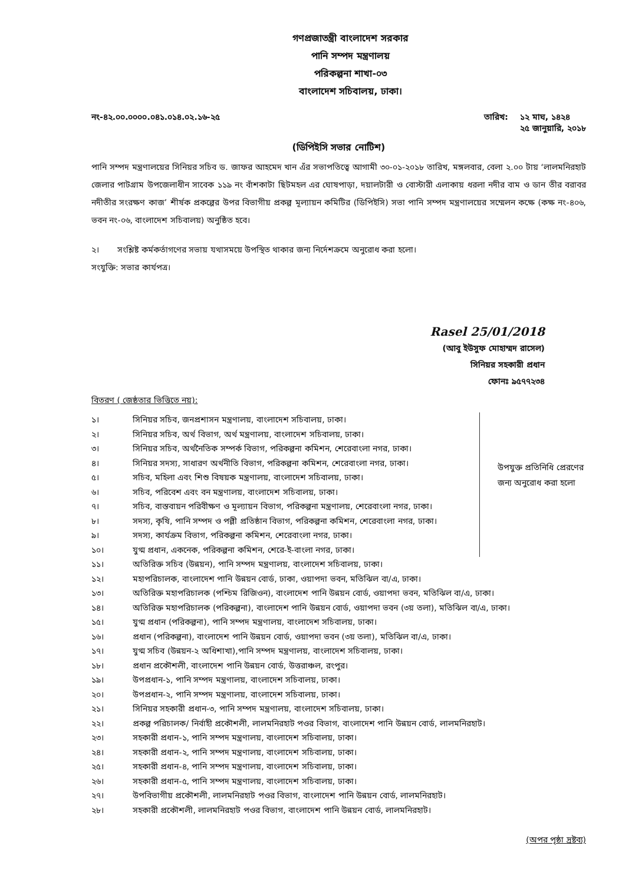গণপ্রজাতন্ত্রী বাংলাদেশ সরকার
পানি সম্পদ মন্ত্রণালয়
পরিকল্পনা শাখা-০৩
বাংলাদেশ সচিবালয়, ঢাকা।
নং-৪২.০০.০০০০.০৪১.০১৪.০২.১৬-২৫ তারিখ: ১২ মাঘ, ১৪২৪
২৫ জানুয়ারি, ২০১৮
(ডিপিইসি সভার নোটিশ)
পানি সম্পদ মন্ত্রণালয়ের সিনিয়র সচিব ড. জাফর আহমেদ খান এঁর সভাপতিত্বে আগামী ৩০-০১-২০১৮ তারিখ, মঙ্গলবার, বেলা ২.০০ টায় ‘লালমনিরহাট জেলার পাটগ্রাম উপজেলাধীন সাবেক ১১৯ নং বাঁশকাটা ছিটমহল এর ঘোষপাড়া, দয়ালটারী ও বোস্টারী এলাকায় ধরলা নদীর বাম ও ডান তীর বরাবর নদীতীর সংরক্ষণ কাজ’ শীর্ষক প্রকল্পের উপর বিভাগীয় প্রকল্প মূল্যায়ন কমিটির (ডিপিইসি) সভা পানি সম্পদ মন্ত্রণালয়ের সম্মেলন কক্ষে (কক্ষ নং-৪০৬, ভবন নং-০৬, বাংলাদেশ সচিবালয়) অনুষ্ঠিত হবে।
২। সংশ্লিষ্ট কর্মকর্তাগণের সভায় যথাসময়ে উপস্থিত থাকার জন্য নির্দেশক্রমে অনুরোধ করা হলো।
সংযুক্তি: সভার কার্যপত্র।
Rasel 25/01/2018
(আবু ইউসুফ মোহাম্মদ রাসেল)
সিনিয়র সহকারী প্রধান
ফোনঃ ৯৫৭৭২৩৪
বিতরণ ( জেষ্ঠতার ভিত্তিতে নয়):
১। সিনিয়র সচিব, জনপ্রশাসন মন্ত্রণালয়, বাংলাদেশ সচিবালয়, ঢাকা।
২। সিনিয়র সচিব, অর্থ বিভাগ, অর্থ মন্ত্রণালয়, বাংলাদেশ সচিবালয়, ঢাকা।
৩। সিনিয়র সচিব, অর্থনৈতিক সম্পর্ক বিভাগ, পরিকল্পনা কমিশন, শেরেবাংলা নগর, ঢাকা।
৪। সিনিয়র সদস্য, সাধারণ অর্থনীতি বিভাগ, পরিকল্পনা কমিশন, শেরেবাংলা নগর, ঢাকা।
৫। সচিব, মহিলা এবং শিশু বিষয়ক মন্ত্রণালয়, বাংলাদেশ সচিবালয়, ঢাকা।
৬। সচিব, পরিবেশ এবং বন মন্ত্রণালয়, বাংলাদেশ সচিবালয়, ঢাকা।
৭। সচিব, বাস্তবায়ন পরিবীক্ষণ ও মূল্যায়ন বিভাগ, পরিকল্পনা মন্ত্রণালয়, শেরেবাংলা নগর, ঢাকা।
৮। সদস্য, কৃষি, পানি সম্পদ ও পল্লী প্রতিষ্ঠান বিভাগ, পরিকল্পনা কমিশন, শেরেবাংলা নগর, ঢাকা।
৯। সদস্য, কার্যক্রম বিভাগ, পরিকল্পনা কমিশন, শেরেবাংলা নগর, ঢাকা।
১০। যুগ্ম প্রধান, একনেক, পরিকল্পনা কমিশন, শেরে-ই-বাংলা নগর, ঢাকা।
উপযুক্ত প্রতিনিধি প্রেরণের জন্য অনুরোধ করা হলো
১১। অতিরিক্ত সচিব (উন্নয়ন), পানি সম্পদ মন্ত্রণালয়, বাংলাদেশ সচিবালয়, ঢাকা।
১২। মহাপরিচালক, বাংলাদেশ পানি উন্নয়ন বোর্ড, ঢাকা, ওয়াপদা ভবন, মতিঝিল বা/এ, ঢাকা।
১৩। অতিরিক্ত মহাপরিচালক (পশ্চিম রিজিওন), বাংলাদেশ পানি উন্নয়ন বোর্ড, ওয়াপদা ভবন, মতিঝিল বা/এ, ঢাকা।
১৪। অতিরিক্ত মহাপরিচালক (পরিকল্পনা), বাংলাদেশ পানি উন্নয়ন বোর্ড, ওয়াপদা ভবন (৩য় তলা), মতিঝিল বা/এ, ঢাকা।
১৫। যুগ্ম প্রধান (পরিকল্পনা), পানি সম্পদ মন্ত্রণালয়, বাংলাদেশ সচিবালয়, ঢাকা।
১৬। প্রধান (পরিকল্পনা), বাংলাদেশ পানি উন্নয়ন বোর্ড, ওয়াপদা ভবন (৩য় তলা), মতিঝিল বা/এ, ঢাকা।
১৭। যুগ্ম সচিব (উন্নয়ন-২ অধিশাখা),পানি সম্পদ মন্ত্রণালয়, বাংলাদেশ সচিবালয়, ঢাকা।
১৮। প্রধান প্রকৌশলী, বাংলাদেশ পানি উন্নয়ন বোর্ড, উত্তরাঞ্চল, রংপুর।
১৯। উপপ্রধান-১, পানি সম্পদ মন্ত্রণালয়, বাংলাদেশ সচিবালয়, ঢাকা।
২০। উপপ্রধান-২, পানি সম্পদ মন্ত্রণালয়, বাংলাদেশ সচিবালয়, ঢাকা।
২১। সিনিয়র সহকারী প্রধান-৩, পানি সম্পদ মন্ত্রণালয়, বাংলাদেশ সচিবালয়, ঢাকা।
২২। প্রকল্প পরিচালক/ নির্বাহী প্রকৌশলী, লালমনিরহাট পওর বিভাগ, বাংলাদেশ পানি উন্নয়ন বোর্ড, লালমনিরহাট।
২৩। সহকারী প্রধান-১, পানি সম্পদ মন্ত্রণালয়, বাংলাদেশ সচিবালয়, ঢাকা।
২৪। সহকারী প্রধান-২, পানি সম্পদ মন্ত্রণালয়, বাংলাদেশ সচিবালয়, ঢাকা।
২৫। সহকারী প্রধান-৪, পানি সম্পদ মন্ত্রণালয়, বাংলাদেশ সচিবালয়, ঢাকা।
২৬। সহকারী প্রধান-৫, পানি সম্পদ মন্ত্রণালয়, বাংলাদেশ সচিবালয়, ঢাকা।
২৭। উপবিভাগীয় প্রকৌশলী, লালমনিরহাট পওর বিভাগ, বাংলাদেশ পানি উন্নয়ন বোর্ড, লালমনিরহাট।
২৮। সহকারী প্রকৌশলী, লালমনিরহাট পওর বিভাগ, বাংলাদেশ পানি উন্নয়ন বোর্ড, লালমনিরহাট।
(অপর পৃষ্ঠা দ্রষ্টব্য)